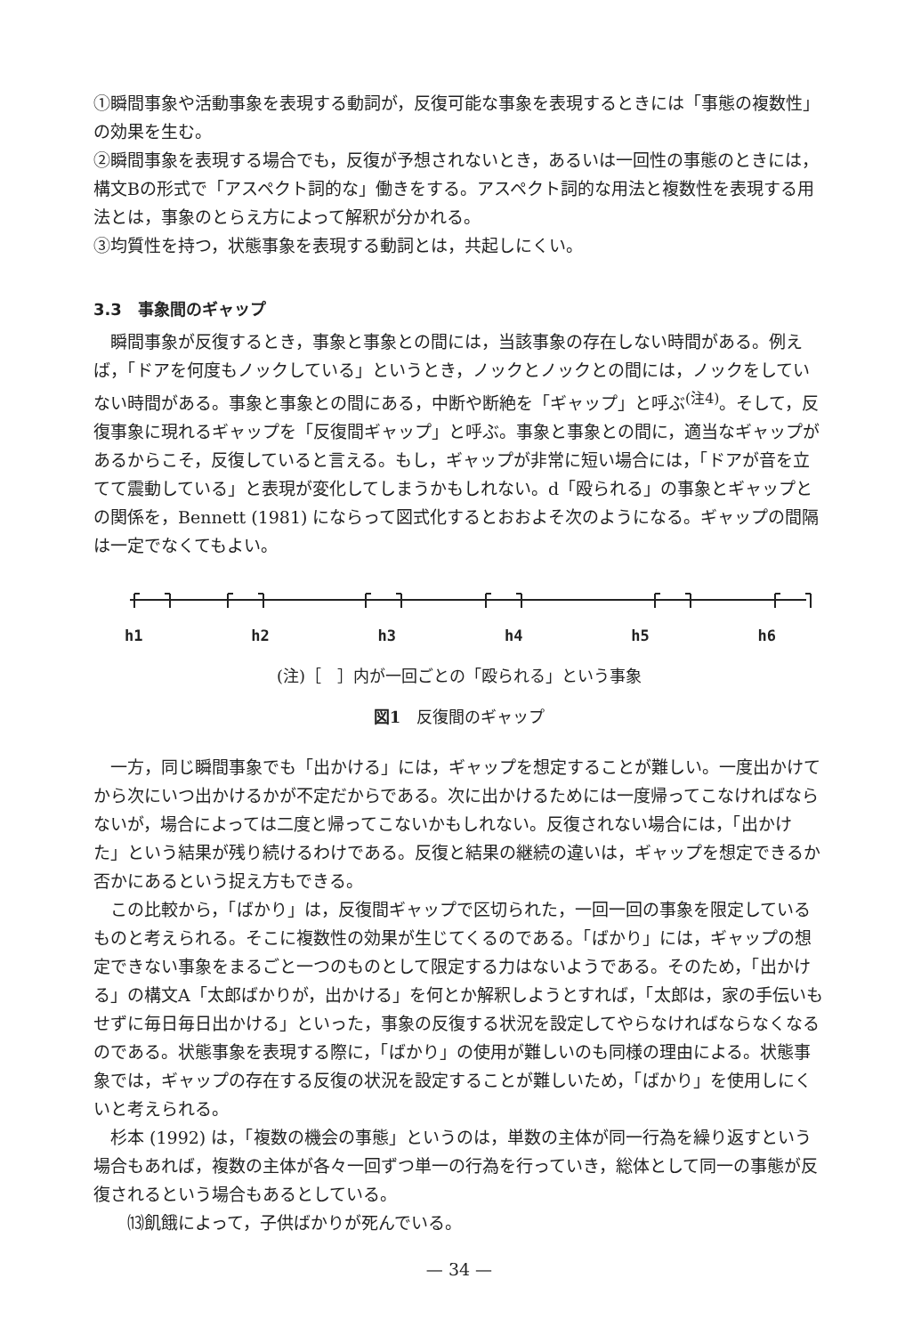①瞬間事象や活動事象を表現する動詞が，反復可能な事象を表現するときには「事態の複数性」の効果を生む。
②瞬間事象を表現する場合でも，反復が予想されないとき，あるいは一回性の事態のときには，構文Bの形式で「アスペクト詞的な」働きをする。アスペクト詞的な用法と複数性を表現する用法とは，事象のとらえ方によって解釈が分かれる。
③均質性を持つ，状態事象を表現する動詞とは，共起しにくい。
3.3　事象間のギャップ
瞬間事象が反復するとき，事象と事象との間には，当該事象の存在しない時間がある。例えば，「ドアを何度もノックしている」というとき，ノックとノックとの間には，ノックをしていない時間がある。事象と事象との間にある，中断や断絶を「ギャップ」と呼ぶ<sup>(注4)</sup>。そして，反復事象に現れるギャップを「反復間ギャップ」と呼ぶ。事象と事象との間に，適当なギャップがあるからこそ，反復していると言える。もし，ギャップが非常に短い場合には，「ドアが音を立てて震動している」と表現が変化してしまうかもしれない。d「殴られる」の事象とギャップとの関係を，Bennett (1981) にならって図式化するとおおよそ次のようになる。ギャップの間隔は一定でなくてもよい。
h1 h2 h3 h4 h5 h6
(注)［　］内が一回ごとの「殴られる」という事象
図1　反復間のギャップ
一方，同じ瞬間事象でも「出かける」には，ギャップを想定することが難しい。一度出かけてから次にいつ出かけるかが不定だからである。次に出かけるためには一度帰ってこなければならないが，場合によっては二度と帰ってこないかもしれない。反復されない場合には，「出かけた」という結果が残り続けるわけである。反復と結果の継続の違いは，ギャップを想定できるか否かにあるという捉え方もできる。
この比較から，「ばかり」は，反復間ギャップで区切られた，一回一回の事象を限定しているものと考えられる。そこに複数性の効果が生じてくるのである。「ばかり」には，ギャップの想定できない事象をまるごと一つのものとして限定する力はないようである。そのため，「出かける」の構文A「太郎ばかりが，出かける」を何とか解釈しようとすれば，「太郎は，家の手伝いもせずに毎日毎日出かける」といった，事象の反復する状況を設定してやらなければならなくなるのである。状態事象を表現する際に，「ばかり」の使用が難しいのも同様の理由による。状態事象では，ギャップの存在する反復の状況を設定することが難しいため，「ばかり」を使用しにくいと考えられる。
杉本 (1992) は，「複数の機会の事態」というのは，単数の主体が同一行為を繰り返すという場合もあれば，複数の主体が各々一回ずつ単一の行為を行っていき，総体として同一の事態が反復されるという場合もあるとしている。
⒀飢餓によって，子供ばかりが死んでいる。
— 34 —